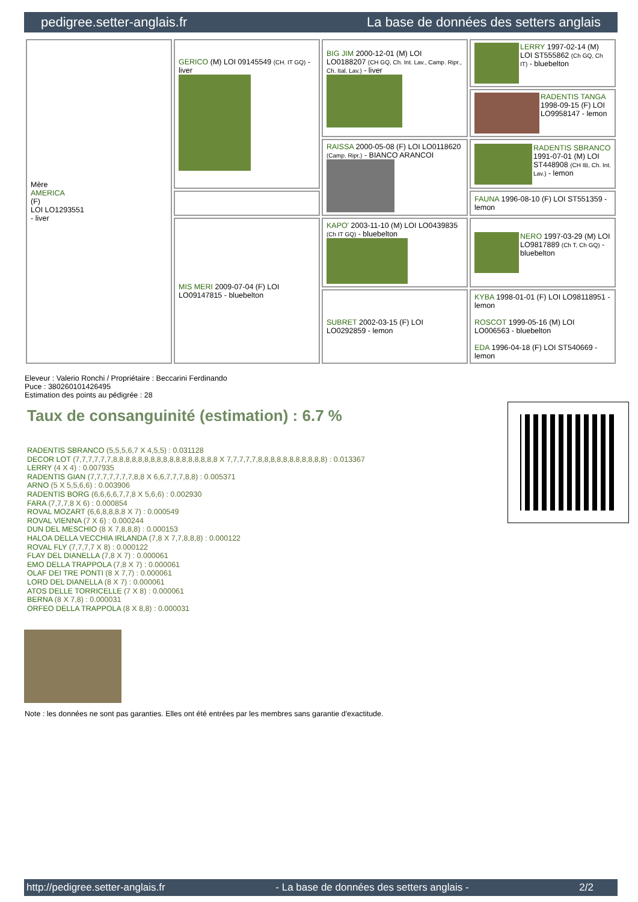pedigree.setter-anglais.fr La base de données des setters anglais
| Mère AMERICA (F) LOI LO1293551 - liver | GERICO (M) LOI 09145549 (CH. IT GQ) - liver | BIG JIM 2000-12-01 (M) LOI LO0188207 (CH GQ, Ch. Int. Lav., Camp. Ripr., Ch. Ital. Lav.) - liver | LERRY 1997-02-14 (M) LOI ST555862 (Ch GQ, Ch IT) - bluebelton |
| | | | RADENTIS TANGA 1998-09-15 (F) LOI LO9958147 - lemon |
| | | RAISSA 2000-05-08 (F) LOI LO0118620 (Camp. Ripr.) - BIANCO ARANCOI | RADENTIS SBRANCO 1991-07-01 (M) LOI ST448908 (CH IB, Ch. Int. Lav.) - lemon |
| | | | FAUNA 1996-08-10 (F) LOI ST551359 - lemon |
| | MIS MERI 2009-07-04 (F) LOI LO09147815 - bluebelton | KAPO' 2003-11-10 (M) LOI LO0439835 (Ch IT GQ) - bluebelton | NERO 1997-03-29 (M) LOI LO9817889 (Ch T, Ch GQ) - bluebelton |
| | | SUBRET 2002-03-15 (F) LOI LO0292859 - lemon | KYBA 1998-01-01 (F) LOI LO98118951 - lemon ROSCOT 1999-05-16 (M) LOI LO006563 - bluebelton EDA 1996-04-18 (F) LOI ST540669 - lemon |
Eleveur : Valerio Ronchi / Propriétaire : Beccarini Ferdinando
Puce : 380260101426495
Estimation des points au pédigrée : 28
Taux de consanguinité (estimation) : 6.7 %
RADENTIS SBRANCO (5,5,5,6,7 X 4,5,5) : 0.031128
DECOR LOT (7,7,7,7,7,7,8,8,8,8,8,8,8,8,8,8,8,8,8,8,8,8,8 X 7,7,7,7,7,8,8,8,8,8,8,8,8,8,8,8) : 0.013367
LERRY (4 X 4) : 0.007935
RADENTIS GIAN (7,7,7,7,7,7,7,8,8 X 6,6,7,7,7,8,8) : 0.005371
ARNO (5 X 5,5,6,6) : 0.003906
RADENTIS BORG (6,6,6,6,7,7,8 X 5,6,6) : 0.002930
FARA (7,7,7,8 X 6) : 0.000854
ROVAL MOZART (6,6,8,8,8,8 X 7) : 0.000549
ROVAL VIENNA (7 X 6) : 0.000244
DUN DEL MESCHIO (8 X 7,8,8,8) : 0.000153
HALOA DELLA VECCHIA IRLANDA (7,8 X 7,7,8,8,8) : 0.000122
ROVAL FLY (7,7,7,7 X 8) : 0.000122
FLAY DEL DIANELLA (7,8 X 7) : 0.000061
EMO DELLA TRAPPOLA (7,8 X 7) : 0.000061
OLAF DEI TRE PONTI (8 X 7,7) : 0.000061
LORD DEL DIANELLA (8 X 7) : 0.000061
ATOS DELLE TORRICELLE (7 X 8) : 0.000061
BERNA (8 X 7,8) : 0.000031
ORFEO DELLA TRAPPOLA (8 X 8,8) : 0.000031
Note : les données ne sont pas garanties. Elles ont été entrées par les membres sans garantie d'exactitude.
http://pedigree.setter-anglais.fr - La base de données des setters anglais - 2/2